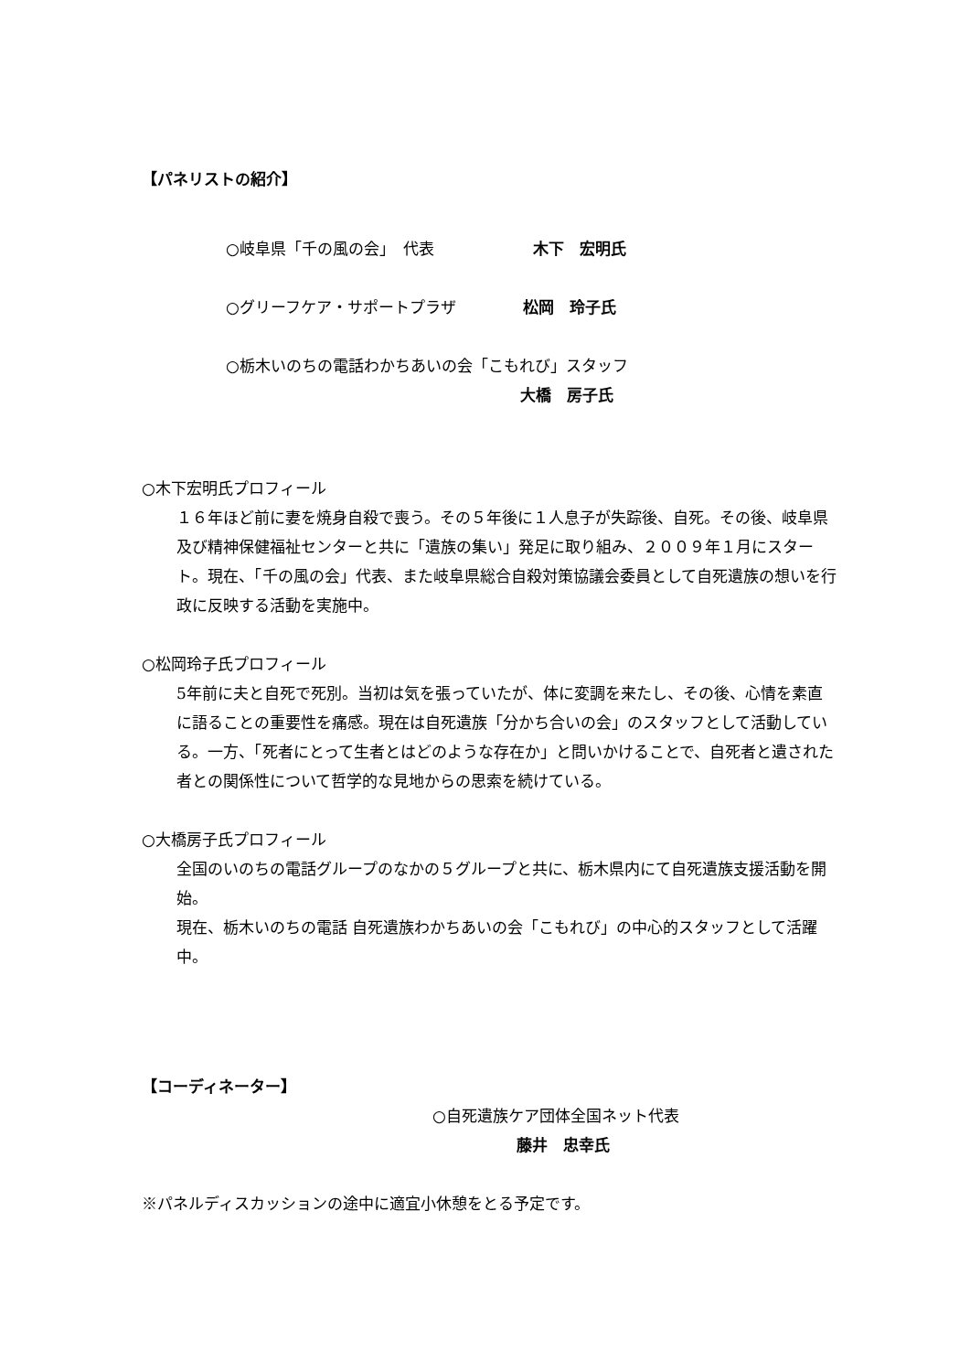【パネリストの紹介】
○岐阜県「千の風の会」　代表　　　　木下　宏明氏
○グリーフケア・サポートプラザ　　　松岡　玲子氏
○栃木いのちの電話わかちあいの会「こもれび」スタッフ
大橋　房子氏
○木下宏明氏プロフィール
１６年ほど前に妻を焼身自殺で喪う。その５年後に１人息子が失踪後、自死。その後、岐阜県及び精神保健福祉センターと共に「遺族の集い」発足に取り組み、２００９年１月にスタート。現在、「千の風の会」代表、また岐阜県総合自殺対策協議会委員として自死遺族の想いを行政に反映する活動を実施中。
○松岡玲子氏プロフィール
5年前に夫と自死で死別。当初は気を張っていたが、体に変調を来たし、その後、心情を素直に語ることの重要性を痛感。現在は自死遺族「分かち合いの会」のスタッフとして活動している。一方、「死者にとって生者とはどのような存在か」と問いかけることで、自死者と遺された者との関係性について哲学的な見地からの思索を続けている。
○大橋房子氏プロフィール
全国のいのちの電話グループのなかの５グループと共に、栃木県内にて自死遺族支援活動を開始。
現在、栃木いのちの電話 自死遺族わかちあいの会「こもれび」の中心的スタッフとして活躍中。
【コーディネーター】
○自死遺族ケア団体全国ネット代表
藤井　忠幸氏
※パネルディスカッションの途中に適宜小休憩をとる予定です。